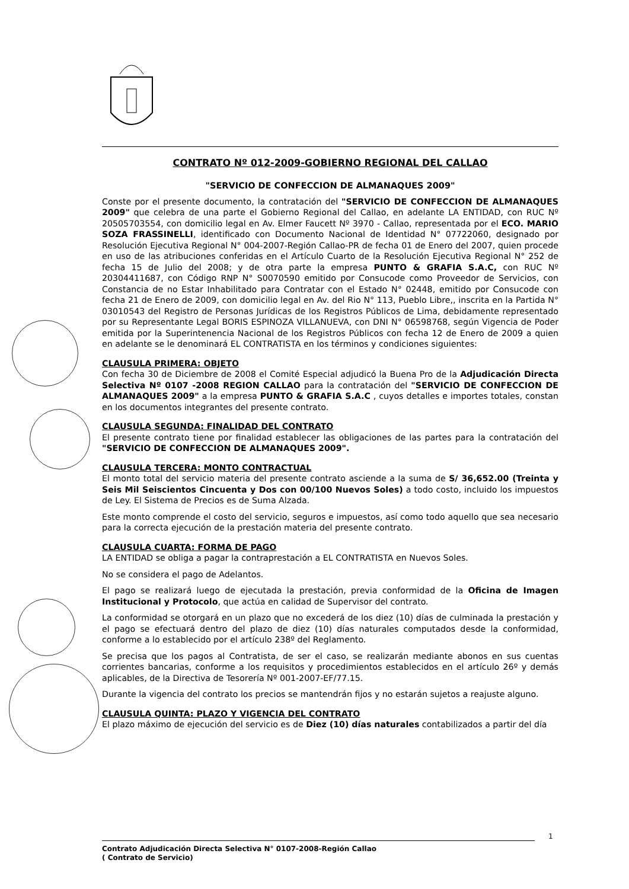CONTRATO Nº 012-2009-GOBIERNO REGIONAL DEL CALLAO
"SERVICIO DE CONFECCION DE ALMANAQUES 2009"
Conste por el presente documento, la contratación del "SERVICIO DE CONFECCION DE ALMANAQUES 2009" que celebra de una parte el Gobierno Regional del Callao, en adelante LA ENTIDAD, con RUC Nº 20505703554, con domicilio legal en Av. Elmer Faucett Nº 3970 - Callao, representada por el ECO. MARIO SOZA FRASSINELLI, identificado con Documento Nacional de Identidad N° 07722060, designado por Resolución Ejecutiva Regional N° 004-2007-Región Callao-PR de fecha 01 de Enero del 2007, quien procede en uso de las atribuciones conferidas en el Artículo Cuarto de la Resolución Ejecutiva Regional N° 252 de fecha 15 de Julio del 2008; y de otra parte la empresa PUNTO & GRAFIA S.A.C, con RUC Nº 20304411687, con Código RNP N° S0070590 emitido por Consucode como Proveedor de Servicios, con Constancia de no Estar Inhabilitado para Contratar con el Estado N° 02448, emitido por Consucode con fecha 21 de Enero de 2009, con domicilio legal en Av. del Rio N° 113, Pueblo Libre,, inscrita en la Partida N° 03010543 del Registro de Personas Jurídicas de los Registros Públicos de Lima, debidamente representado por su Representante Legal BORIS ESPINOZA VILLANUEVA, con DNI N° 06598768, según Vigencia de Poder emitida por la Superintenencia Nacional de los Registros Públicos con fecha 12 de Enero de 2009 a quien en adelante se le denominará EL CONTRATISTA en los términos y condiciones siguientes:
CLAUSULA PRIMERA: OBJETO
Con fecha 30 de Diciembre de 2008 el Comité Especial adjudicó la Buena Pro de la Adjudicación Directa Selectiva Nº 0107 -2008 REGION CALLAO para la contratación del "SERVICIO DE CONFECCION DE ALMANAQUES 2009" a la empresa PUNTO & GRAFIA S.A.C , cuyos detalles e importes totales, constan en los documentos integrantes del presente contrato.
CLAUSULA SEGUNDA: FINALIDAD DEL CONTRATO
El presente contrato tiene por finalidad establecer las obligaciones de las partes para la contratación del "SERVICIO DE CONFECCION DE ALMANAQUES 2009".
CLAUSULA TERCERA: MONTO CONTRACTUAL
El monto total del servicio materia del presente contrato asciende a la suma de S/ 36,652.00 (Treinta y Seis Mil Seiscientos Cincuenta y Dos con 00/100 Nuevos Soles) a todo costo, incluido los impuestos de Ley. El Sistema de Precios es de Suma Alzada.
Este monto comprende el costo del servicio, seguros e impuestos, así como todo aquello que sea necesario para la correcta ejecución de la prestación materia del presente contrato.
CLAUSULA CUARTA: FORMA DE PAGO
LA ENTIDAD se obliga a pagar la contraprestación a EL CONTRATISTA en Nuevos Soles.
No se considera el pago de Adelantos.
El pago se realizará luego de ejecutada la prestación, previa conformidad de la Oficina de Imagen Institucional y Protocolo, que actúa en calidad de Supervisor del contrato.
La conformidad se otorgará en un plazo que no excederá de los diez (10) días de culminada la prestación y el pago se efectuará dentro del plazo de diez (10) días naturales computados desde la conformidad, conforme a lo establecido por el artículo 238º del Reglamento.
Se precisa que los pagos al Contratista, de ser el caso, se realizarán mediante abonos en sus cuentas corrientes bancarias, conforme a los requisitos y procedimientos establecidos en el artículo 26º y demás aplicables, de la Directiva de Tesorería Nº 001-2007-EF/77.15.
Durante la vigencia del contrato los precios se mantendrán fijos y no estarán sujetos a reajuste alguno.
CLAUSULA QUINTA: PLAZO Y VIGENCIA DEL CONTRATO
El plazo máximo de ejecución del servicio es de Diez (10) días naturales contabilizados a partir del día
1
Contrato Adjudicación Directa Selectiva N° 0107-2008-Región Callao
( Contrato de Servicio)